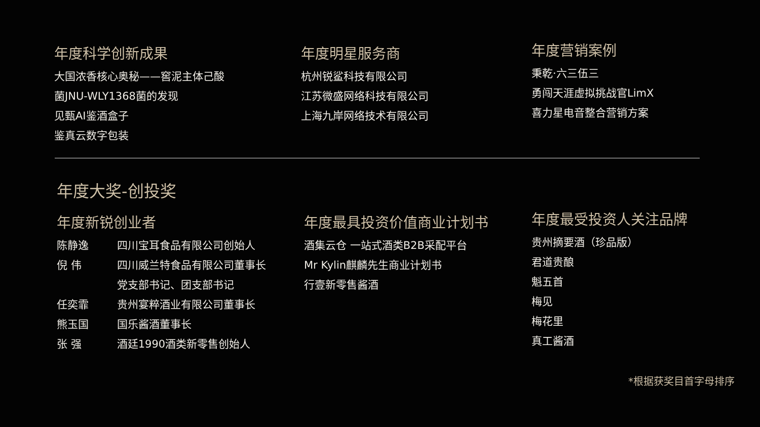年度科学创新成果
大国浓香核心奥秘——窖泥主体己酸
菌JNU-WLY1368菌的发现
见甄AI鉴酒盒子
鉴真云数字包装
年度明星服务商
杭州锐鲨科技有限公司
江苏微盛网络科技有限公司
上海九岸网络技术有限公司
年度营销案例
秉乾·六三伍三
勇闯天涯虚拟挑战官LimX
喜力星电音整合营销方案
年度大奖-创投奖
年度新锐创业者
陈静逸 四川宝耳食品有限公司创始人
倪 伟 四川威兰特食品有限公司董事长
党支部书记、团支部书记
任奕霏 贵州宴粹酒业有限公司董事长
熊玉国 国乐酱酒董事长
张 强 酒廷1990酒类新零售创始人
年度最具投资价值商业计划书
酒集云仓 一站式酒类B2B采配平台
Mr Kylin麒麟先生商业计划书
行壹新零售酱酒
年度最受投资人关注品牌
贵州摘要酒（珍品版）
君道贵酿
魁五首
梅见
梅花里
真工酱酒
*根据获奖目首字母排序